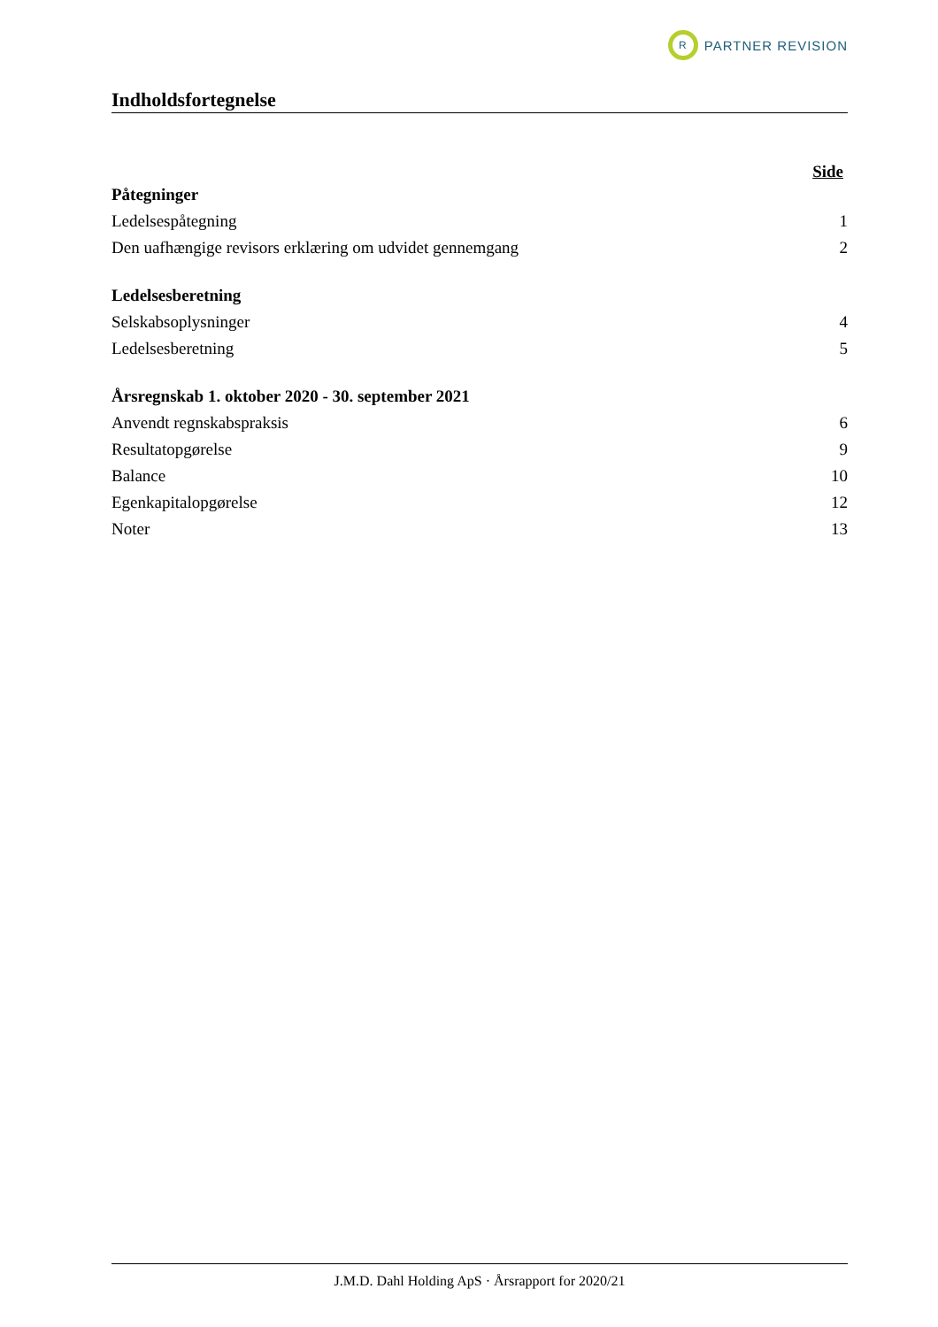R
PARTNER REVISION
Indholdsfortegnelse
Side
Påtegninger
Ledelsespåtegning 1
Den uafhængige revisors erklæring om udvidet gennemgang 2
Ledelsesberetning
Selskabsoplysninger 4
Ledelsesberetning 5
Årsregnskab 1. oktober 2020 - 30. september 2021
Anvendt regnskabspraksis 6
Resultatopgørelse 9
Balance 10
Egenkapitalopgørelse 12
Noter 13
J.M.D. Dahl Holding ApS · Årsrapport for 2020/21